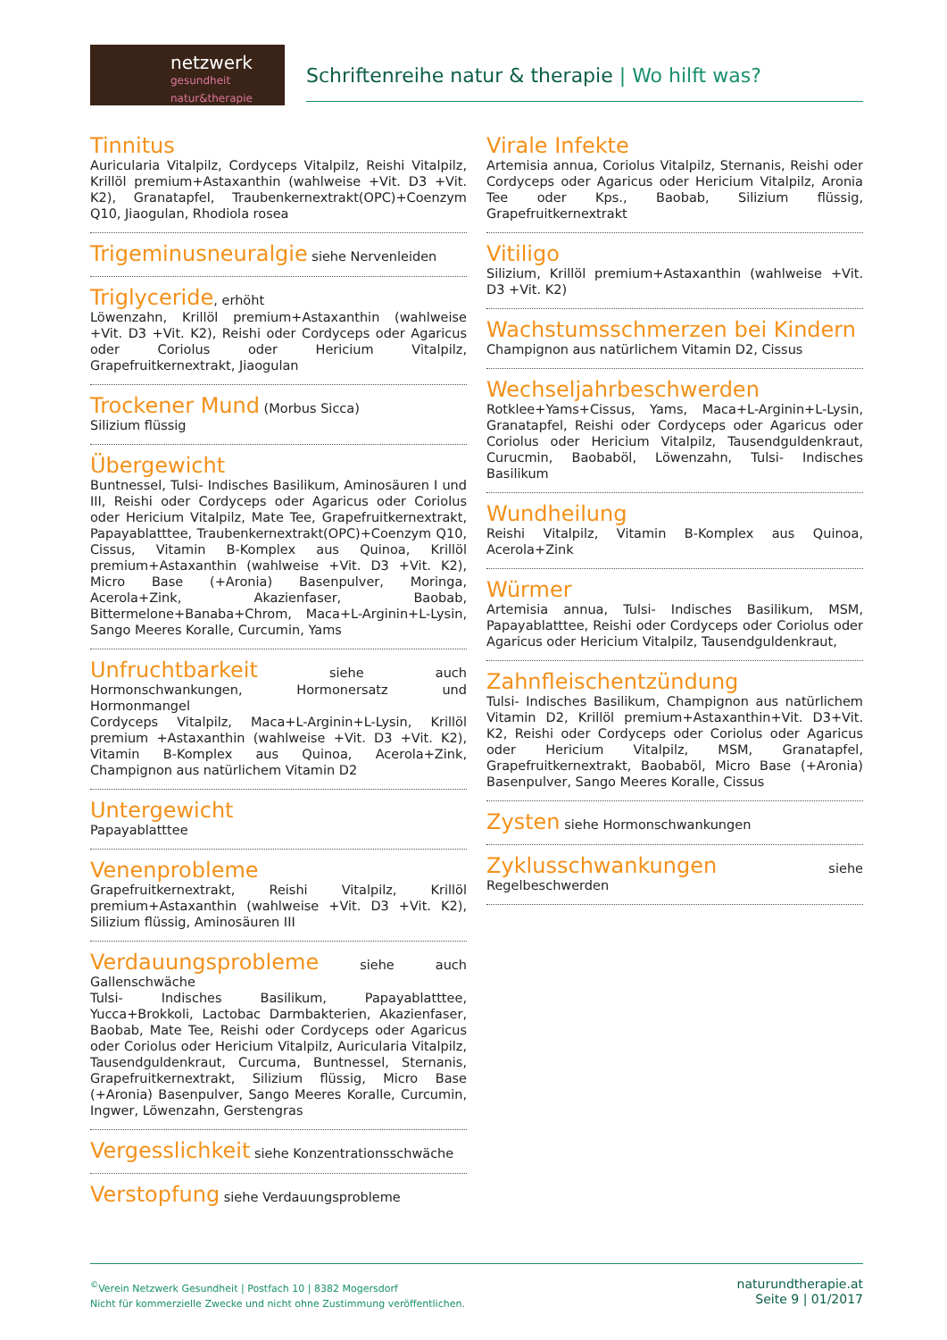netzwerk
gesundheit natur&therapie
Schriftenreihe natur & therapie | Wo hilft was?
Tinnitus
Auricularia Vitalpilz, Cordyceps Vitalpilz, Reishi Vitalpilz, Krillöl premium+Astaxanthin (wahlweise +Vit. D3 +Vit. K2), Granatapfel, Traubenkernextrakt(OPC)+Coenzym Q10, Jiaogulan, Rhodiola rosea
Trigeminusneuralgie
siehe Nervenleiden
Triglyceride
, erhöht
Löwenzahn, Krillöl premium+Astaxanthin (wahlweise +Vit. D3 +Vit. K2), Reishi oder Cordyceps oder Agaricus oder Coriolus oder Hericium Vitalpilz, Grapefruitkernextrakt, Jiaogulan
Trockener Mund
(Morbus Sicca)
Silizium flüssig
Übergewicht
Buntnessel, Tulsi- Indisches Basilikum, Aminosäuren I und III, Reishi oder Cordyceps oder Agaricus oder Coriolus oder Hericium Vitalpilz, Mate Tee, Grapefruitkernextrakt, Papayablatttee, Traubenkernextrakt(OPC)+Coenzym Q10, Cissus, Vitamin B-Komplex aus Quinoa, Krillöl premium+Astaxanthin (wahlweise +Vit. D3 +Vit. K2), Micro Base (+Aronia) Basenpulver, Moringa, Acerola+Zink, Akazienfaser, Baobab, Bittermelone+Banaba+Chrom, Maca+L-Arginin+L-Lysin, Sango Meeres Koralle, Curcumin, Yams
Unfruchtbarkeit
siehe auch Hormonschwankungen, Hormonersatz und Hormonmangel
Cordyceps Vitalpilz, Maca+L-Arginin+L-Lysin, Krillöl premium +Astaxanthin (wahlweise +Vit. D3 +Vit. K2), Vitamin B-Komplex aus Quinoa, Acerola+Zink, Champignon aus natürlichem Vitamin D2
Untergewicht
Papayablatttee
Venenprobleme
Grapefruitkernextrakt, Reishi Vitalpilz, Krillöl premium+Astaxanthin (wahlweise +Vit. D3 +Vit. K2), Silizium flüssig, Aminosäuren III
Verdauungsprobleme
siehe auch Gallenschwäche
Tulsi- Indisches Basilikum, Papayablatttee, Yucca+Brokkoli, Lactobac Darmbakterien, Akazienfaser, Baobab, Mate Tee, Reishi oder Cordyceps oder Agaricus oder Coriolus oder Hericium Vitalpilz, Auricularia Vitalpilz, Tausendguldenkraut, Curcuma, Buntnessel, Sternanis, Grapefruitkernextrakt, Silizium flüssig, Micro Base (+Aronia) Basenpulver, Sango Meeres Koralle, Curcumin, Ingwer, Löwenzahn, Gerstengras
Vergesslichkeit
siehe Konzentrationsschwäche
Verstopfung
siehe Verdauungsprobleme
Virale Infekte
Artemisia annua, Coriolus Vitalpilz, Sternanis, Reishi oder Cordyceps oder Agaricus oder Hericium Vitalpilz, Aronia Tee oder Kps., Baobab, Silizium flüssig, Grapefruitkernextrakt
Vitiligo
Silizium, Krillöl premium+Astaxanthin (wahlweise +Vit. D3 +Vit. K2)
Wachstumsschmerzen bei Kindern
Champignon aus natürlichem Vitamin D2, Cissus
Wechseljahrbeschwerden
Rotklee+Yams+Cissus, Yams, Maca+L-Arginin+L-Lysin, Granatapfel, Reishi oder Cordyceps oder Agaricus oder Coriolus oder Hericium Vitalpilz, Tausendguldenkraut, Curucmin, Baobaböl, Löwenzahn, Tulsi- Indisches Basilikum
Wundheilung
Reishi Vitalpilz, Vitamin B-Komplex aus Quinoa, Acerola+Zink
Würmer
Artemisia annua, Tulsi- Indisches Basilikum, MSM, Papayablatttee, Reishi oder Cordyceps oder Coriolus oder Agaricus oder Hericium Vitalpilz, Tausendguldenkraut,
Zahnfleischentzündung
Tulsi- Indisches Basilikum, Champignon aus natürlichem Vitamin D2, Krillöl premium+Astaxanthin+Vit. D3+Vit. K2, Reishi oder Cordyceps oder Coriolus oder Agaricus oder Hericium Vitalpilz, MSM, Granatapfel, Grapefruitkernextrakt, Baobaböl, Micro Base (+Aronia) Basenpulver, Sango Meeres Koralle, Cissus
Zysten
siehe Hormonschwankungen
Zyklusschwankungen
siehe Regelbeschwerden
<sup>©</sup>Verein Netzwerk Gesundheit | Postfach 10 | 8382 Mogersdorf
Nicht für kommerzielle Zwecke und nicht ohne Zustimmung veröffentlichen.
naturundtherapie.at
Seite 9 | 01/2017